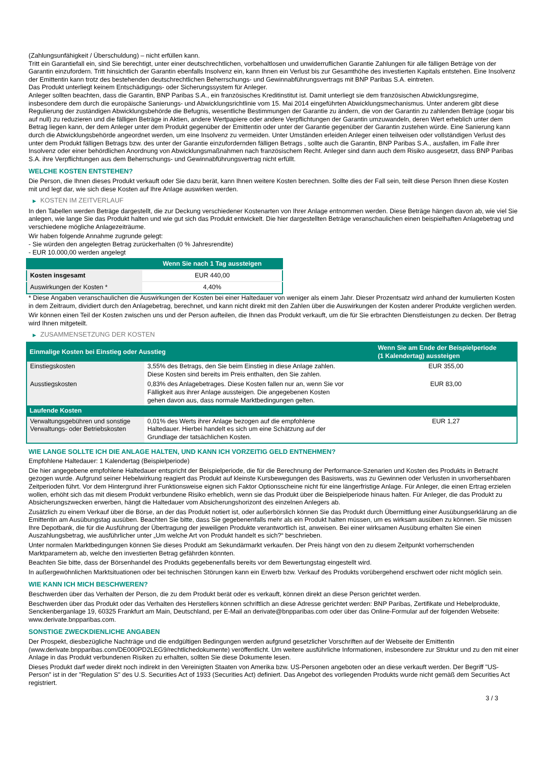(Zahlungsunfähigkeit / Überschuldung) – nicht erfüllen kann.
Tritt ein Garantiefall ein, sind Sie berechtigt, unter einer deutschrechtlichen, vorbehaltlosen und unwiderruflichen Garantie Zahlungen für alle fälligen Beträge von der Garantin einzufordern. Tritt hinsichtlich der Garantin ebenfalls Insolvenz ein, kann Ihnen ein Verlust bis zur Gesamthöhe des investierten Kapitals entstehen. Eine Insolvenz der Emittentin kann trotz des bestehenden deutschrechtlichen Beherrschungs- und Gewinnabführungsvertrags mit BNP Paribas S.A. eintreten.
Das Produkt unterliegt keinem Entschädigungs- oder Sicherungssystem für Anleger.
Anleger sollten beachten, dass die Garantin, BNP Paribas S.A., ein französisches Kreditinstitut ist. Damit unterliegt sie dem französischen Abwicklungsregime, insbesondere dem durch die europäische Sanierungs- und Abwicklungsrichtlinie vom 15. Mai 2014 eingeführten Abwicklungsmechanismus. Unter anderem gibt diese Regulierung der zuständigen Abwicklungsbehörde die Befugnis, wesentliche Bestimmungen der Garantie zu ändern, die von der Garantin zu zahlenden Beträge (sogar bis auf null) zu reduzieren und die fälligen Beträge in Aktien, andere Wertpapiere oder andere Verpflichtungen der Garantin umzuwandeln, deren Wert erheblich unter dem Betrag liegen kann, der dem Anleger unter dem Produkt gegenüber der Emittentin oder unter der Garantie gegenüber der Garantin zustehen würde. Eine Sanierung kann durch die Abwicklungsbehörde angeordnet werden, um eine Insolvenz zu vermeiden. Unter Umständen erleiden Anleger einen teilweisen oder vollständigen Verlust des unter dem Produkt fälligen Betrags bzw. des unter der Garantie einzufordernden fälligen Betrags , sollte auch die Garantin, BNP Paribas S.A., ausfallen, im Falle ihrer Insolvenz oder einer behördlichen Anordnung von Abwicklungsmaßnahmen nach französischem Recht. Anleger sind dann auch dem Risiko ausgesetzt, dass BNP Paribas S.A. ihre Verpflichtungen aus dem Beherrschungs- und Gewinnabführungsvertrag nicht erfüllt.
WELCHE KOSTEN ENTSTEHEN?
Die Person, die Ihnen dieses Produkt verkauft oder Sie dazu berät, kann Ihnen weitere Kosten berechnen. Sollte dies der Fall sein, teilt diese Person Ihnen diese Kosten mit und legt dar, wie sich diese Kosten auf Ihre Anlage auswirken werden.
▶ KOSTEN IM ZEITVERLAUF
In den Tabellen werden Beträge dargestellt, die zur Deckung verschiedener Kostenarten von Ihrer Anlage entnommen werden. Diese Beträge hängen davon ab, wie viel Sie anlegen, wie lange Sie das Produkt halten und wie gut sich das Produkt entwickelt. Die hier dargestellten Beträge veranschaulichen einen beispielhaften Anlagebetrag und verschiedene mögliche Anlagezeiträume.
Wir haben folgende Annahme zugrunde gelegt:
- Sie würden den angelegten Betrag zurückerhalten (0 % Jahresrendite)
- EUR 10.000,00 werden angelegt
| | Wenn Sie nach 1 Tag aussteigen |
| --- | --- |
| Kosten insgesamt | EUR 440,00 |
| Auswirkungen der Kosten * | 4,40% |
* Diese Angaben veranschaulichen die Auswirkungen der Kosten bei einer Haltedauer von weniger als einem Jahr. Dieser Prozentsatz wird anhand der kumulierten Kosten in dem Zeitraum, dividiert durch den Anlagebetrag, berechnet, und kann nicht direkt mit den Zahlen über die Auswirkungen der Kosten anderer Produkte verglichen werden.
Wir können einen Teil der Kosten zwischen uns und der Person aufteilen, die Ihnen das Produkt verkauft, um die für Sie erbrachten Dienstleistungen zu decken. Der Betrag wird Ihnen mitgeteilt.
▶ ZUSAMMENSETZUNG DER KOSTEN
| Einmalige Kosten bei Einstieg oder Ausstieg | | Wenn Sie am Ende der Beispielperiode (1 Kalendertag) aussteigen |
| --- | --- | --- |
| Einstiegskosten | 3,55% des Betrags, den Sie beim Einstieg in diese Anlage zahlen. Diese Kosten sind bereits im Preis enthalten, den Sie zahlen. | EUR 355,00 |
| Ausstiegskosten | 0,83% des Anlagebetrages. Diese Kosten fallen nur an, wenn Sie vor Fälligkeit aus ihrer Anlage aussteigen. Die angegebenen Kosten gehen davon aus, dass normale Marktbedingungen gelten. | EUR 83,00 |
| Laufende Kosten | | |
| Verwaltungsgebühren und sonstige Verwaltungs- oder Betriebskosten | 0,01% des Werts ihrer Anlage bezogen auf die empfohlene Haltedauer. Hierbei handelt es sich um eine Schätzung auf der Grundlage der tatsächlichen Kosten. | EUR 1,27 |
WIE LANGE SOLLTE ICH DIE ANLAGE HALTEN, UND KANN ICH VORZEITIG GELD ENTNEHMEN?
Empfohlene Haltedauer: 1 Kalendertag (Beispielperiode)
Die hier angegebene empfohlene Haltedauer entspricht der Beispielperiode, die für die Berechnung der Performance-Szenarien und Kosten des Produkts in Betracht gezogen wurde. Aufgrund seiner Hebelwirkung reagiert das Produkt auf kleinste Kursbewegungen des Basiswerts, was zu Gewinnen oder Verlusten in unvorhersehbaren Zeitperioden führt. Vor dem Hintergrund ihrer Funktionsweise eignen sich Faktor Optionsscheine nicht für eine längerfristige Anlage. Für Anleger, die einen Ertrag erzielen wollen, erhöht sich das mit diesem Produkt verbundene Risiko erheblich, wenn sie das Produkt über die Beispielperiode hinaus halten. Für Anleger, die das Produkt zu Absicherungszwecken erwerben, hängt die Haltedauer vom Absicherungshorizont des einzelnen Anlegers ab.
Zusätzlich zu einem Verkauf über die Börse, an der das Produkt notiert ist, oder außerbörslich können Sie das Produkt durch Übermittlung einer Ausübungserklärung an die Emittentin am Ausübungstag ausüben. Beachten Sie bitte, dass Sie gegebenenfalls mehr als ein Produkt halten müssen, um es wirksam ausüben zu können. Sie müssen Ihre Depotbank, die für die Ausführung der Übertragung der jeweiligen Produkte verantwortlich ist, anweisen. Bei einer wirksamen Ausübung erhalten Sie einen Auszahlungsbetrag, wie ausführlicher unter „Um welche Art von Produkt handelt es sich?“ beschrieben.
Unter normalen Marktbedingungen können Sie dieses Produkt am Sekundärmarkt verkaufen. Der Preis hängt von den zu diesem Zeitpunkt vorherrschenden Marktparametern ab, welche den investierten Betrag gefährden könnten.
Beachten Sie bitte, dass der Börsenhandel des Produkts gegebenenfalls bereits vor dem Bewertungstag eingestellt wird.
In außergewöhnlichen Marktsituationen oder bei technischen Störungen kann ein Erwerb bzw. Verkauf des Produkts vorübergehend erschwert oder nicht möglich sein.
WIE KANN ICH MICH BESCHWEREN?
Beschwerden über das Verhalten der Person, die zu dem Produkt berät oder es verkauft, können direkt an diese Person gerichtet werden.
Beschwerden über das Produkt oder das Verhalten des Herstellers können schriftlich an diese Adresse gerichtet werden: BNP Paribas, Zertifikate und Hebelprodukte, Senckenberganlage 19, 60325 Frankfurt am Main, Deutschland, per E-Mail an derivate@bnpparibas.com oder über das Online-Formular auf der folgenden Webseite: www.derivate.bnpparibas.com.
SONSTIGE ZWECKDIENLICHE ANGABEN
Der Prospekt, diesbezügliche Nachträge und die endgültigen Bedingungen werden aufgrund gesetzlicher Vorschriften auf der Webseite der Emittentin (www.derivate.bnpparibas.com/DE000PD2LEG9/rechtlichedokumente) veröffentlicht. Um weitere ausführliche Informationen, insbesondere zur Struktur und zu den mit einer Anlage in das Produkt verbundenen Risiken zu erhalten, sollten Sie diese Dokumente lesen.
Dieses Produkt darf weder direkt noch indirekt in den Vereinigten Staaten von Amerika bzw. US-Personen angeboten oder an diese verkauft werden. Der Begriff "US-Person" ist in der "Regulation S" des U.S. Securities Act of 1933 (Securities Act) definiert. Das Angebot des vorliegenden Produkts wurde nicht gemäß dem Securities Act registriert.
3 / 3